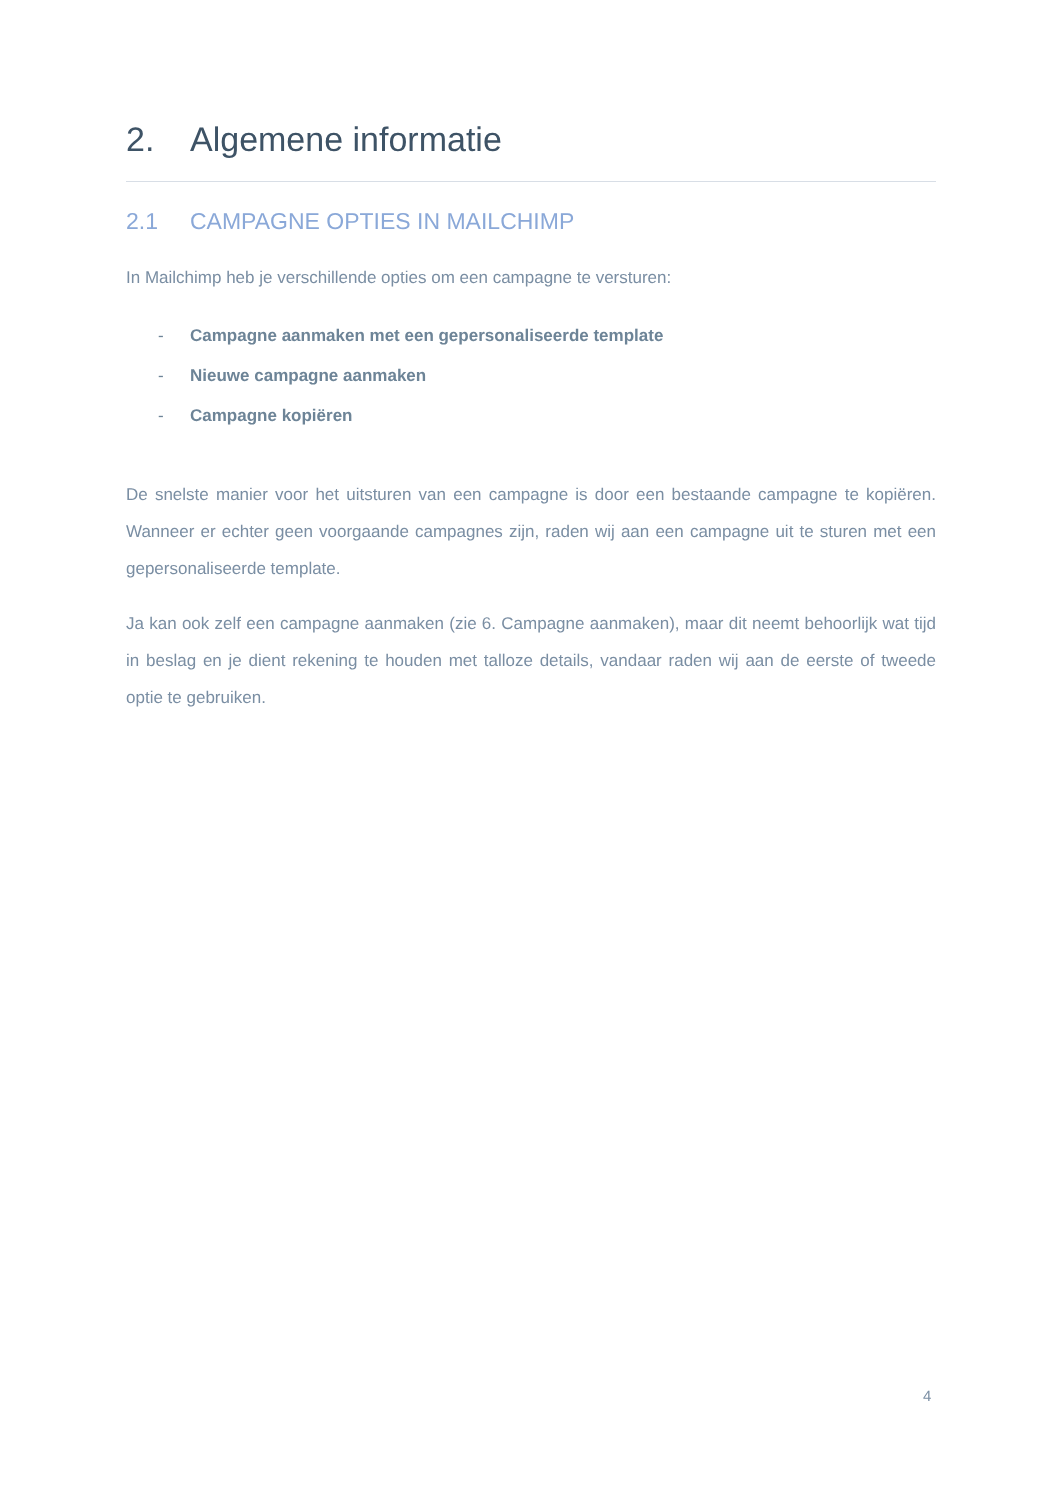2. Algemene informatie
2.1 CAMPAGNE OPTIES IN MAILCHIMP
In Mailchimp heb je verschillende opties om een campagne te versturen:
- Campagne aanmaken met een gepersonaliseerde template
- Nieuwe campagne aanmaken
- Campagne kopiëren
De snelste manier voor het uitsturen van een campagne is door een bestaande campagne te kopiëren. Wanneer er echter geen voorgaande campagnes zijn, raden wij aan een campagne uit te sturen met een gepersonaliseerde template.
Ja kan ook zelf een campagne aanmaken (zie 6. Campagne aanmaken), maar dit neemt behoorlijk wat tijd in beslag en je dient rekening te houden met talloze details, vandaar raden wij aan de eerste of tweede optie te gebruiken.
4